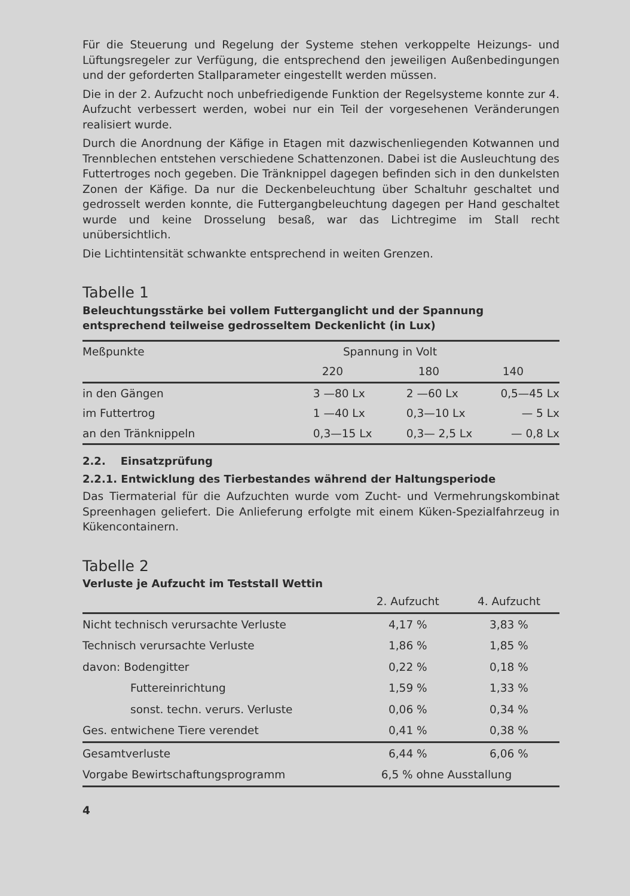Für die Steuerung und Regelung der Systeme stehen verkoppelte Heizungs- und Lüftungsregeler zur Verfügung, die entsprechend den jeweiligen Außenbedingungen und der geforderten Stallparameter eingestellt werden müssen.
Die in der 2. Aufzucht noch unbefriedigende Funktion der Regelsysteme konnte zur 4. Aufzucht verbessert werden, wobei nur ein Teil der vorgesehenen Veränderungen realisiert wurde.
Durch die Anordnung der Käfige in Etagen mit dazwischenliegenden Kotwannen und Trennblechen entstehen verschiedene Schattenzonen. Dabei ist die Ausleuchtung des Futtertroges noch gegeben. Die Tränknippel dagegen befinden sich in den dunkelsten Zonen der Käfige. Da nur die Deckenbeleuchtung über Schaltuhr geschaltet und gedrosselt werden konnte, die Futtergangbeleuchtung dagegen per Hand geschaltet wurde und keine Drosselung besaß, war das Lichtregime im Stall recht unübersichtlich.
Die Lichtintensität schwankte entsprechend in weiten Grenzen.
Tabelle 1
Beleuchtungsstärke bei vollem Futterganglicht und der Spannung entsprechend teilweise gedrosseltem Deckenlicht (in Lux)
| Meßpunkte | Spannung in Volt | | |
| --- | --- | --- | --- |
| | 220 | 180 | 140 |
| in den Gängen | 3 —80 Lx | 2 —60 Lx | 0,5—45 Lx |
| im Futtertrog | 1 —40 Lx | 0,3—10 Lx | — 5 Lx |
| an den Tränknippeln | 0,3—15 Lx | 0,3— 2,5 Lx | — 0,8 Lx |
2.2. Einsatzprüfung
2.2.1. Entwicklung des Tierbestandes während der Haltungsperiode
Das Tiermaterial für die Aufzuchten wurde vom Zucht- und Vermehrungskombinat Spreenhagen geliefert. Die Anlieferung erfolgte mit einem Küken-Spezialfahrzeug in Kükencontainern.
Tabelle 2
Verluste je Aufzucht im Teststall Wettin
| | 2. Aufzucht | 4. Aufzucht |
| --- | --- | --- |
| Nicht technisch verursachte Verluste | 4,17 % | 3,83 % |
| Technisch verursachte Verluste | 1,86 % | 1,85 % |
| davon: Bodengitter | 0,22 % | 0,18 % |
| Futtereinrichtung | 1,59 % | 1,33 % |
| sonst. techn. verurs. Verluste | 0,06 % | 0,34 % |
| Ges. entwichene Tiere verendet | 0,41 % | 0,38 % |
| Gesamtverluste | 6,44 % | 6,06 % |
| Vorgabe Bewirtschaftungsprogramm | 6,5 % ohne Ausstallung | |
4